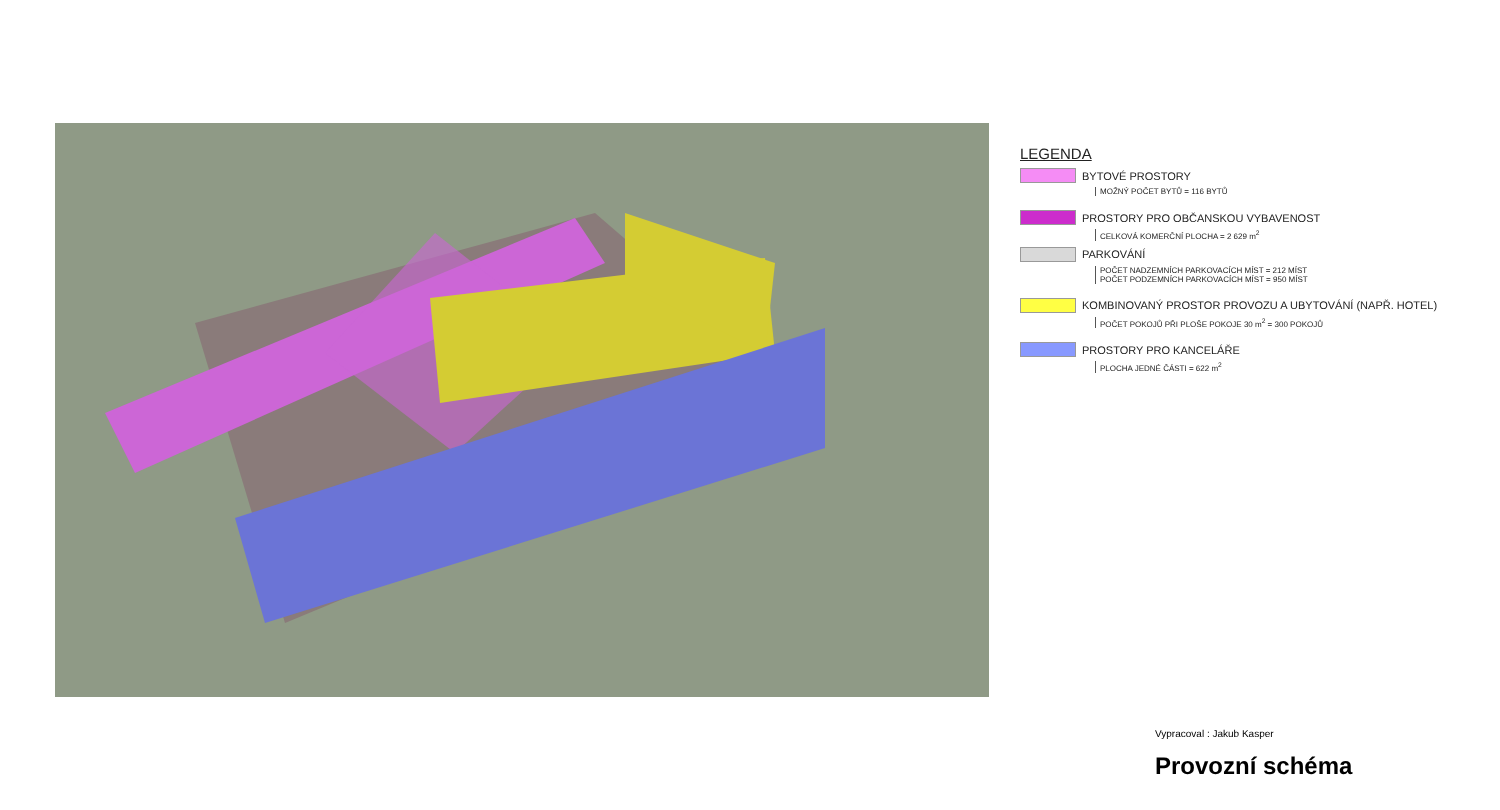LEGENDA
BYTOVÉ PROSTORY
MOŽNÝ POČET BYTŮ = 116 BYTŮ
PROSTORY PRO OBČANSKOU VYBAVENOST
CELKOVÁ KOMERČNÍ PLOCHA = 2 629 m<sup>2</sup>
PARKOVÁNÍ
POČET NADZEMNÍCH PARKOVACÍCH MÍST = 212 MÍST
POČET PODZEMNÍCH PARKOVACÍCH MÍST = 950 MÍST
KOMBINOVANÝ PROSTOR PROVOZU A UBYTOVÁNÍ (NAPŘ. HOTEL)
POČET POKOJŮ PŘI PLOŠE POKOJE 30 m<sup>2</sup> = 300 POKOJŮ
PROSTORY PRO KANCELÁŘE
PLOCHA JEDNÉ ČÁSTI = 622 m<sup>2</sup>
Vypracoval : Jakub Kasper
Provozní schéma